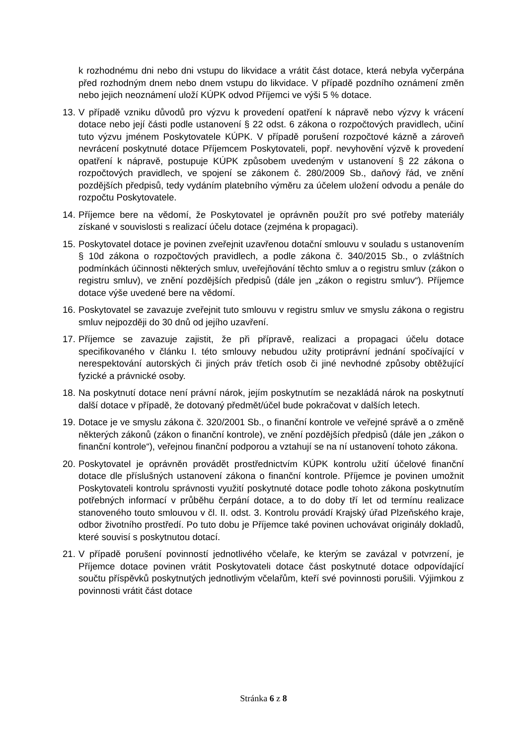k rozhodnému dni nebo dni vstupu do likvidace a vrátit část dotace, která nebyla vyčerpána před rozhodným dnem nebo dnem vstupu do likvidace. V případě pozdního oznámení změn nebo jejich neoznámení uloží KÚPK odvod Příjemci ve výši 5 % dotace.
13.
V případě vzniku důvodů pro výzvu k provedení opatření k nápravě nebo výzvy k vrácení dotace nebo její části podle ustanovení § 22 odst. 6 zákona o rozpočtových pravidlech, učiní tuto výzvu jménem Poskytovatele KÚPK. V případě porušení rozpočtové kázně a zároveň nevrácení poskytnuté dotace Příjemcem Poskytovateli, popř. nevyhovění výzvě k provedení opatření k nápravě, postupuje KÚPK způsobem uvedeným v ustanovení § 22 zákona o rozpočtových pravidlech, ve spojení se zákonem č. 280/2009 Sb., daňový řád, ve znění pozdějších předpisů, tedy vydáním platebního výměru za účelem uložení odvodu a penále do rozpočtu Poskytovatele.
14.
Příjemce bere na vědomí, že Poskytovatel je oprávněn použít pro své potřeby materiály získané v souvislosti s realizací účelu dotace (zejména k propagaci).
15.
Poskytovatel dotace je povinen zveřejnit uzavřenou dotační smlouvu v souladu s ustanovením § 10d zákona o rozpočtových pravidlech, a podle zákona č. 340/2015 Sb., o zvláštních podmínkách účinnosti některých smluv, uveřejňování těchto smluv a o registru smluv (zákon o registru smluv), ve znění pozdějších předpisů (dále jen „zákon o registru smluv“). Příjemce dotace výše uvedené bere na vědomí.
16.
Poskytovatel se zavazuje zveřejnit tuto smlouvu v registru smluv ve smyslu zákona o registru smluv nejpozději do 30 dnů od jejího uzavření.
17.
Příjemce se zavazuje zajistit, že při přípravě, realizaci a propagaci účelu dotace specifikovaného v článku I. této smlouvy nebudou užity protiprávní jednání spočívající v nerespektování autorských či jiných práv třetích osob či jiné nevhodné způsoby obtěžující fyzické a právnické osoby.
18.
Na poskytnutí dotace není právní nárok, jejím poskytnutím se nezakládá nárok na poskytnutí další dotace v případě, že dotovaný předmět/účel bude pokračovat v dalších letech.
19.
Dotace je ve smyslu zákona č. 320/2001 Sb., o finanční kontrole ve veřejné správě a o změně některých zákonů (zákon o finanční kontrole), ve znění pozdějších předpisů (dále jen „zákon o finanční kontrole“), veřejnou finanční podporou a vztahují se na ní ustanovení tohoto zákona.
20.
Poskytovatel je oprávněn provádět prostřednictvím KÚPK kontrolu užití účelové finanční dotace dle příslušných ustanovení zákona o finanční kontrole. Příjemce je povinen umožnit Poskytovateli kontrolu správnosti využití poskytnuté dotace podle tohoto zákona poskytnutím potřebných informací v průběhu čerpání dotace, a to do doby tří let od termínu realizace stanoveného touto smlouvou v čl. II. odst. 3. Kontrolu provádí Krajský úřad Plzeňského kraje, odbor životního prostředí. Po tuto dobu je Příjemce také povinen uchovávat originály dokladů, které souvisí s poskytnutou dotací.
21.
V případě porušení povinností jednotlivého včelaře, ke kterým se zavázal v potvrzení, je Příjemce dotace povinen vrátit Poskytovateli dotace část poskytnuté dotace odpovídající součtu příspěvků poskytnutých jednotlivým včelařům, kteří své povinnosti porušili. Výjimkou z povinnosti vrátit část dotace
Stránka 6 z 8